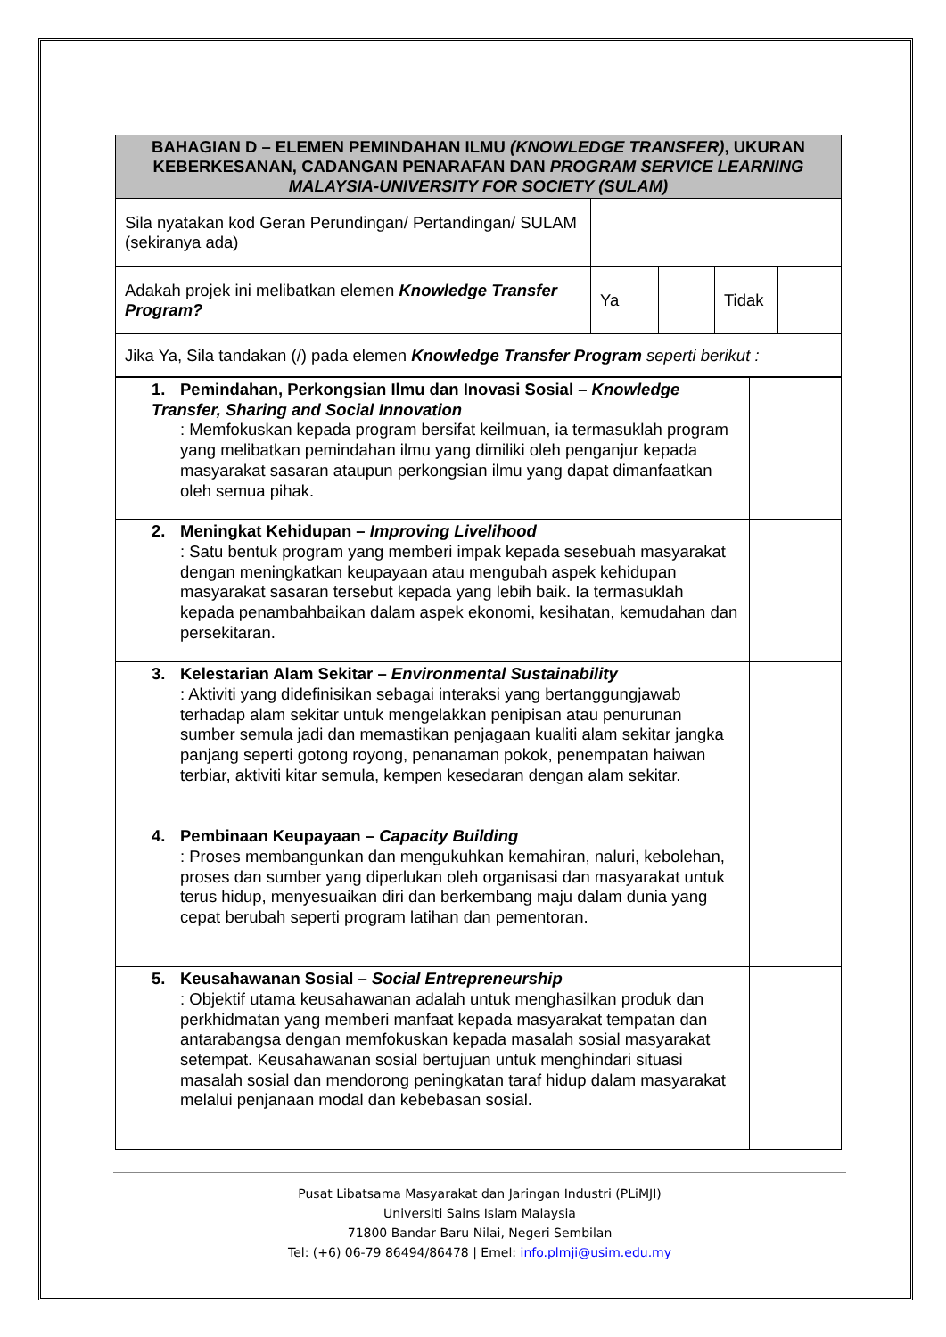| BAHAGIAN D – ELEMEN PEMINDAHAN ILMU (KNOWLEDGE TRANSFER) , UKURAN KEBERKESANAN, CADANGAN PENARAFAN DAN PROGRAM SERVICE LEARNING MALAYSIA-UNIVERSITY FOR SOCIETY (SULAM) | | | | |
| Sila nyatakan kod Geran Perundingan/ Pertandingan/ SULAM (sekiranya ada) | | | | |
| Adakah projek ini melibatkan elemen Knowledge Transfer Program? | Ya | | Tidak | |
| Jika Ya, Sila tandakan (/) pada elemen Knowledge Transfer Program seperti berikut : | | | | |
| 1. Pemindahan, Perkongsian Ilmu dan Inovasi Sosial – Knowledge Transfer, Sharing and Social Innovation : Memfokuskan kepada program bersifat keilmuan, ia termasuklah program yang melibatkan pemindahan ilmu yang dimiliki oleh penganjur kepada masyarakat sasaran ataupun perkongsian ilmu yang dapat dimanfaatkan oleh semua pihak. | |
| 2. Meningkat Kehidupan – Improving Livelihood : Satu bentuk program yang memberi impak kepada sesebuah masyarakat dengan meningkatkan keupayaan atau mengubah aspek kehidupan masyarakat sasaran tersebut kepada yang lebih baik. Ia termasuklah kepada penambahbaikan dalam aspek ekonomi, kesihatan, kemudahan dan persekitaran. | |
| 3. Kelestarian Alam Sekitar – Environmental Sustainability : Aktiviti yang didefinisikan sebagai interaksi yang bertanggungjawab terhadap alam sekitar untuk mengelakkan penipisan atau penurunan sumber semula jadi dan memastikan penjagaan kualiti alam sekitar jangka panjang seperti gotong royong, penanaman pokok, penempatan haiwan terbiar, aktiviti kitar semula, kempen kesedaran dengan alam sekitar. | |
| 4. Pembinaan Keupayaan – Capacity Building : Proses membangunkan dan mengukuhkan kemahiran, naluri, kebolehan, proses dan sumber yang diperlukan oleh organisasi dan masyarakat untuk terus hidup, menyesuaikan diri dan berkembang maju dalam dunia yang cepat berubah seperti program latihan dan pementoran. | |
| 5. Keusahawanan Sosial – Social Entrepreneurship : Objektif utama keusahawanan adalah untuk menghasilkan produk dan perkhidmatan yang memberi manfaat kepada masyarakat tempatan dan antarabangsa dengan memfokuskan kepada masalah sosial masyarakat setempat. Keusahawanan sosial bertujuan untuk menghindari situasi masalah sosial dan mendorong peningkatan taraf hidup dalam masyarakat melalui penjanaan modal dan kebebasan sosial. | |
Pusat Libatsama Masyarakat dan Jaringan Industri (PLiMJI)
Universiti Sains Islam Malaysia
71800 Bandar Baru Nilai, Negeri Sembilan
Tel: (+6) 06-79 86494/86478 | Emel: info.plmji@usim.edu.my